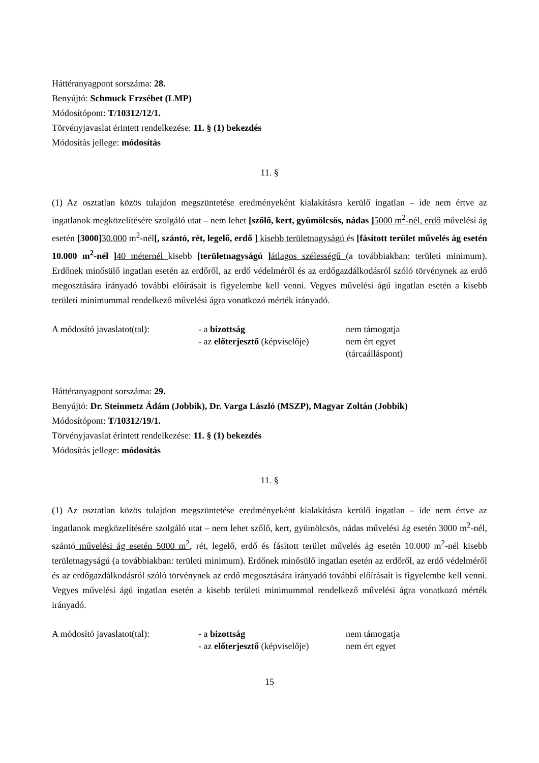Háttéranyagpont sorszáma: 28.
Benyújtó: Schmuck Erzsébet (LMP)
Módosítópont: T/10312/12/1.
Törvényjavaslat érintett rendelkezése: 11. § (1) bekezdés
Módosítás jellege: módosítás
11. §
(1) Az osztatlan közös tulajdon megszüntetése eredményeként kialakításra kerülő ingatlan – ide nem értve az ingatlanok megközelítésére szolgáló utat – nem lehet [szőlő, kert, gyümölcsös, nádas ] 5000 m<sup>2</sup>-nél, erdő művelési ág esetén [3000] 30.000 m<sup>2</sup>-nél[, szántó, rét, legelő, erdő ] kisebb területnagyságú és [fásított terület művelés ág esetén 10.000 m<sup>2</sup>-nél ] 40 méternél kisebb [területnagyságú ] átlagos szélességű (a továbbiakban: területi minimum). Erdőnek minősülő ingatlan esetén az erdőről, az erdő védelméről és az erdőgazdálkodásról szóló törvénynek az erdő megosztására irányadó további előírásait is figyelembe kell venni. Vegyes művelési ágú ingatlan esetén a kisebb területi minimummal rendelkező művelési ágra vonatkozó mérték irányadó.
| A módosító javaslatot(tal): | - a bizottság | nem támogatja |
| | - az előterjesztő (képviselője) | nem ért egyet (tárcaálláspont) |
Háttéranyagpont sorszáma: 29.
Benyújtó: Dr. Steinmetz Ádám (Jobbik), Dr. Varga László (MSZP), Magyar Zoltán (Jobbik)
Módosítópont: T/10312/19/1.
Törvényjavaslat érintett rendelkezése: 11. § (1) bekezdés
Módosítás jellege: módosítás
11. §
(1) Az osztatlan közös tulajdon megszüntetése eredményeként kialakításra kerülő ingatlan – ide nem értve az ingatlanok megközelítésére szolgáló utat – nem lehet szőlő, kert, gyümölcsös, nádas művelési ág esetén 3000 m<sup>2</sup>-nél, szántó művelési ág esetén 5000 m<sup>2</sup>, rét, legelő, erdő és fásított terület művelés ág esetén 10.000 m<sup>2</sup>-nél kisebb területnagyságú (a továbbiakban: területi minimum). Erdőnek minősülő ingatlan esetén az erdőről, az erdő védelméről és az erdőgazdálkodásról szóló törvénynek az erdő megosztására irányadó további előírásait is figyelembe kell venni. Vegyes művelési ágú ingatlan esetén a kisebb területi minimummal rendelkező művelési ágra vonatkozó mérték irányadó.
| A módosító javaslatot(tal): | - a bizottság | nem támogatja |
| | - az előterjesztő (képviselője) | nem ért egyet |
15